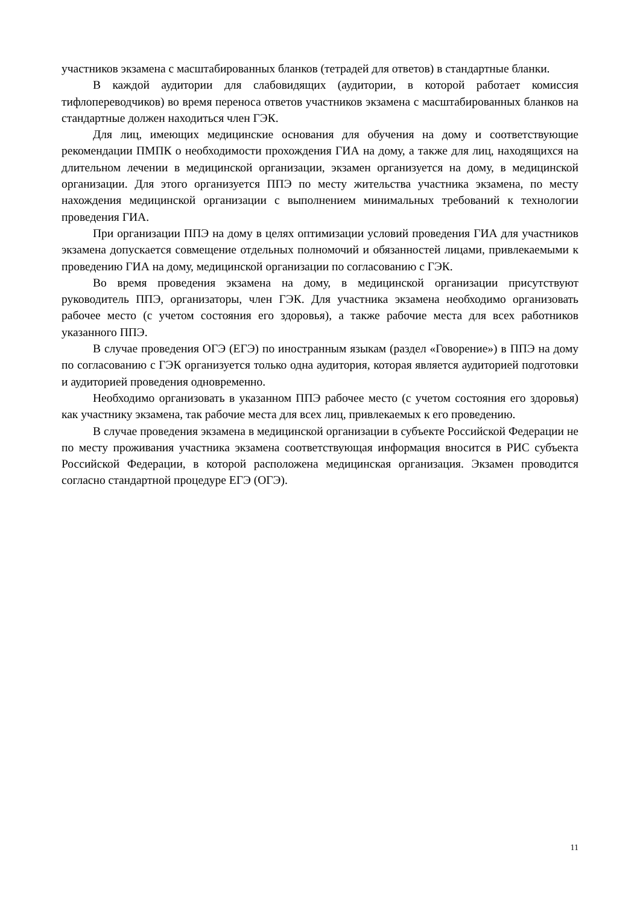участников экзамена с масштабированных бланков (тетрадей для ответов) в стандартные бланки.
В каждой аудитории для слабовидящих (аудитории, в которой работает комиссия тифлопереводчиков) во время переноса ответов участников экзамена с масштабированных бланков на стандартные должен находиться член ГЭК.
Для лиц, имеющих медицинские основания для обучения на дому и соответствующие рекомендации ПМПК о необходимости прохождения ГИА на дому, а также для лиц, находящихся на длительном лечении в медицинской организации, экзамен организуется на дому, в медицинской организации. Для этого организуется ППЭ по месту жительства участника экзамена, по месту нахождения медицинской организации с выполнением минимальных требований к технологии проведения ГИА.
При организации ППЭ на дому в целях оптимизации условий проведения ГИА для участников экзамена допускается совмещение отдельных полномочий и обязанностей лицами, привлекаемыми к проведению ГИА на дому, медицинской организации по согласованию с ГЭК.
Во время проведения экзамена на дому, в медицинской организации присутствуют руководитель ППЭ, организаторы, член ГЭК. Для участника экзамена необходимо организовать рабочее место (с учетом состояния его здоровья), а также рабочие места для всех работников указанного ППЭ.
В случае проведения ОГЭ (ЕГЭ) по иностранным языкам (раздел «Говорение») в ППЭ на дому по согласованию с ГЭК организуется только одна аудитория, которая является аудиторией подготовки и аудиторией проведения одновременно.
Необходимо организовать в указанном ППЭ рабочее место (с учетом состояния его здоровья) как участнику экзамена, так рабочие места для всех лиц, привлекаемых к его проведению.
В случае проведения экзамена в медицинской организации в субъекте Российской Федерации не по месту проживания участника экзамена соответствующая информация вносится в РИС субъекта Российской Федерации, в которой расположена медицинская организация. Экзамен проводится согласно стандартной процедуре ЕГЭ (ОГЭ).
11